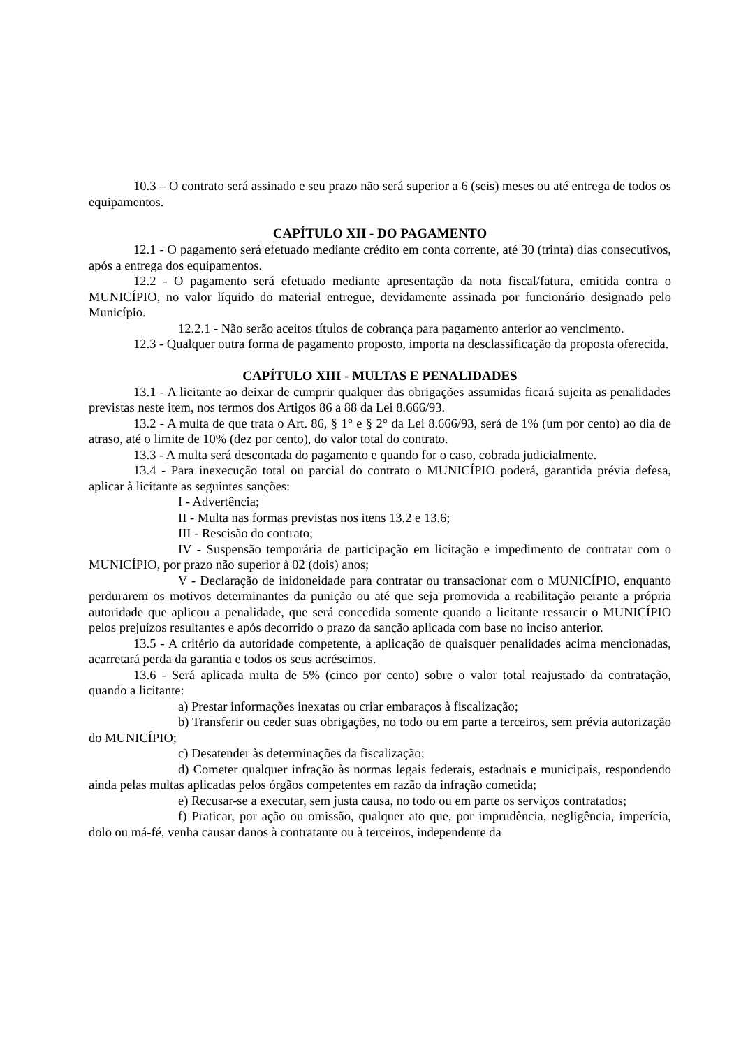10.3 – O contrato será assinado e seu prazo não será superior a 6 (seis) meses ou até entrega de todos os equipamentos.
CAPÍTULO XII - DO PAGAMENTO
12.1 - O pagamento será efetuado mediante crédito em conta corrente, até 30 (trinta) dias consecutivos, após a entrega dos equipamentos.
12.2 - O pagamento será efetuado mediante apresentação da nota fiscal/fatura, emitida contra o MUNICÍPIO, no valor líquido do material entregue, devidamente assinada por funcionário designado pelo Município.
12.2.1 - Não serão aceitos títulos de cobrança para pagamento anterior ao vencimento.
12.3 - Qualquer outra forma de pagamento proposto, importa na desclassificação da proposta oferecida.
CAPÍTULO XIII - MULTAS E PENALIDADES
13.1 - A licitante ao deixar de cumprir qualquer das obrigações assumidas ficará sujeita as penalidades previstas neste item, nos termos dos Artigos 86 a 88 da Lei 8.666/93.
13.2 - A multa de que trata o Art. 86, § 1° e § 2° da Lei 8.666/93, será de 1% (um por cento) ao dia de atraso, até o limite de 10% (dez por cento), do valor total do contrato.
13.3 - A multa será descontada do pagamento e quando for o caso, cobrada judicialmente.
13.4 - Para inexecução total ou parcial do contrato o MUNICÍPIO poderá, garantida prévia defesa, aplicar à licitante as seguintes sanções:
I - Advertência;
II - Multa nas formas previstas nos itens 13.2 e 13.6;
III - Rescisão do contrato;
IV - Suspensão temporária de participação em licitação e impedimento de contratar com o MUNICÍPIO, por prazo não superior à 02 (dois) anos;
V - Declaração de inidoneidade para contratar ou transacionar com o MUNICÍPIO, enquanto perdurarem os motivos determinantes da punição ou até que seja promovida a reabilitação perante a própria autoridade que aplicou a penalidade, que será concedida somente quando a licitante ressarcir o MUNICÍPIO pelos prejuízos resultantes e após decorrido o prazo da sanção aplicada com base no inciso anterior.
13.5 - A critério da autoridade competente, a aplicação de quaisquer penalidades acima mencionadas, acarretará perda da garantia e todos os seus acréscimos.
13.6 - Será aplicada multa de 5% (cinco por cento) sobre o valor total reajustado da contratação, quando a licitante:
a) Prestar informações inexatas ou criar embaraços à fiscalização;
b) Transferir ou ceder suas obrigações, no todo ou em parte a terceiros, sem prévia autorização do MUNICÍPIO;
c) Desatender às determinações da fiscalização;
d) Cometer qualquer infração às normas legais federais, estaduais e municipais, respondendo ainda pelas multas aplicadas pelos órgãos competentes em razão da infração cometida;
e) Recusar-se a executar, sem justa causa, no todo ou em parte os serviços contratados;
f) Praticar, por ação ou omissão, qualquer ato que, por imprudência, negligência, imperícia, dolo ou má-fé, venha causar danos à contratante ou à terceiros, independente da